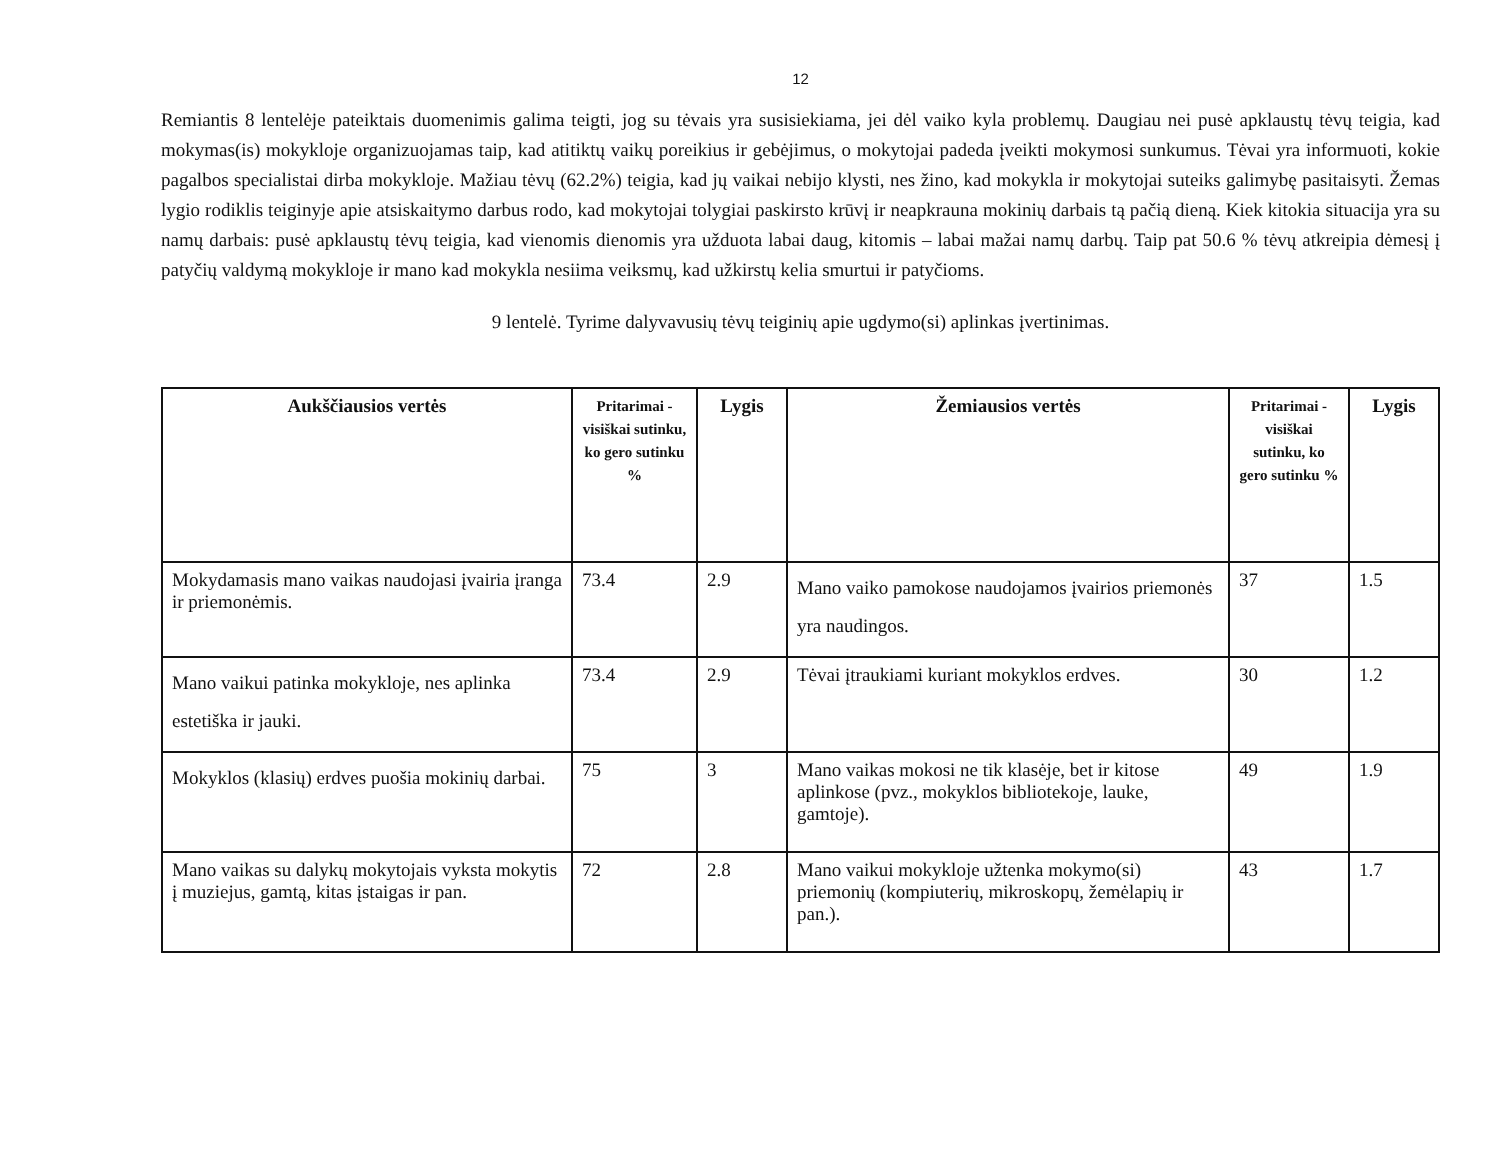12
Remiantis 8 lentelėje pateiktais duomenimis galima teigti, jog su tėvais yra susisiekiama, jei dėl vaiko kyla problemų. Daugiau nei pusė apklaustų tėvų teigia, kad mokymas(is) mokykloje organizuojamas taip, kad atitiktų vaikų poreikius ir gebėjimus, o mokytojai padeda įveikti mokymosi sunkumus. Tėvai yra informuoti, kokie pagalbos specialistai dirba mokykloje. Mažiau tėvų (62.2%) teigia, kad jų vaikai nebijo klysti, nes žino, kad mokykla ir mokytojai suteiks galimybę pasitaisyti. Žemas lygio rodiklis teiginyje apie atsiskaitymo darbus rodo, kad mokytojai tolygiai paskirsto krūvį ir neapkrauna mokinių darbais tą pačią dieną. Kiek kitokia situacija yra su namų darbais: pusė apklaustų tėvų teigia, kad vienomis dienomis yra užduota labai daug, kitomis – labai mažai namų darbų. Taip pat 50.6 % tėvų atkreipia dėmesį į patyčių valdymą mokykloje ir mano kad mokykla nesiima veiksmų, kad užkirstų kelia smurtui ir patyčioms.
9 lentelė. Tyrime dalyvavusių tėvų teiginių apie ugdymo(si) aplinkas įvertinimas.
| Aukščiausios vertės | Pritarimai - visiškai sutinku, ko gero sutinku % | Lygis | Žemiausios vertės | Pritarimai - visiškai sutinku, ko gero sutinku % | Lygis |
| --- | --- | --- | --- | --- | --- |
| Mokydamasis mano vaikas naudojasi įvairia įranga ir priemonėmis. | 73.4 | 2.9 | Mano vaiko pamokose naudojamos įvairios priemonės yra naudingos. | 37 | 1.5 |
| Mano vaikui patinka mokykloje, nes aplinka estetiška ir jauki. | 73.4 | 2.9 | Tėvai įtraukiami kuriant mokyklos erdves. | 30 | 1.2 |
| Mokyklos (klasių) erdves puošia mokinių darbai. | 75 | 3 | Mano vaikas mokosi ne tik klasėje, bet ir kitose aplinkose (pvz., mokyklos bibliotekoje, lauke, gamtoje). | 49 | 1.9 |
| Mano vaikas su dalykų mokytojais vyksta mokytis į muziejus, gamtą, kitas įstaigas ir pan. | 72 | 2.8 | Mano vaikui mokykloje užtenka mokymo(si) priemonių (kompiuterių, mikroskopų, žemėlapių ir pan.). | 43 | 1.7 |